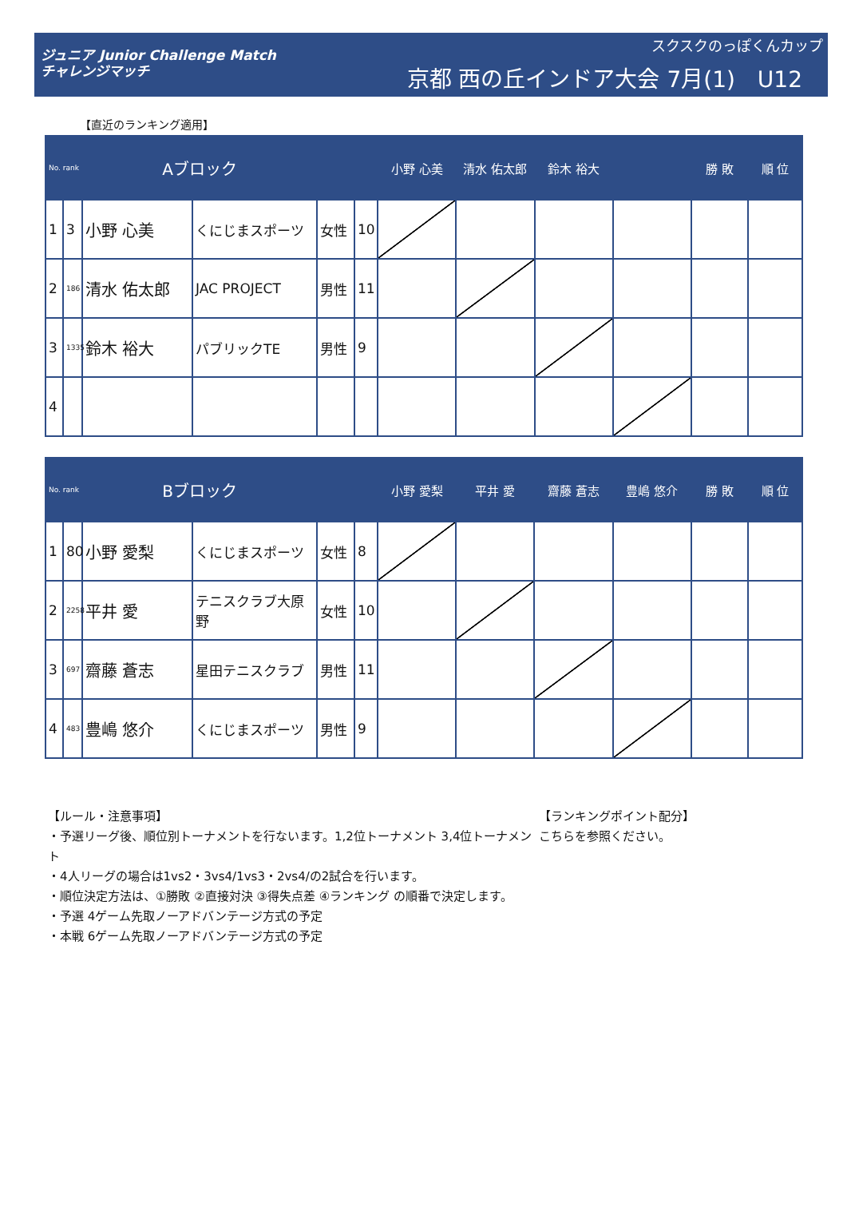ジュニア Junior Challenge Match
チャレンジマッチ
スクスクのっぽくんカップ
京都 西の丘インドア大会 7月(1)　U12
【直近のランキング適用】
| No. rank | | Aブロック | | | | 小野 心美 | 清水 佑太郎 | 鈴木 裕大 | | 勝 敗 | 順 位 |
| --- | --- | --- | --- | --- | --- | --- | --- | --- | --- | --- | --- |
| 1 | 3 | 小野 心美 | くにじまスポーツ | 女性 | 10 | | | | | | |
| 2 | 186 | 清水 佑太郎 | JAC PROJECT | 男性 | 11 | | | | | | |
| 3 | 1335 | 鈴木 裕大 | パブリックTE | 男性 | 9 | | | | | | |
| 4 | | | | | | | | | | | |
| No. rank | | Bブロック | | | | 小野 愛梨 | 平井 愛 | 齋藤 蒼志 | 豊嶋 悠介 | 勝 敗 | 順 位 |
| --- | --- | --- | --- | --- | --- | --- | --- | --- | --- | --- | --- |
| 1 | 80 | 小野 愛梨 | くにじまスポーツ | 女性 | 8 | | | | | | |
| 2 | 2258 | 平井 愛 | テニスクラブ大原野 | 女性 | 10 | | | | | | |
| 3 | 697 | 齋藤 蒼志 | 星田テニスクラブ | 男性 | 11 | | | | | | |
| 4 | 483 | 豊嶋 悠介 | くにじまスポーツ | 男性 | 9 | | | | | | |
【ルール・注意事項】
・予選リーグ後、順位別トーナメントを行ないます。1,2位トーナメント 3,4位トーナメント
・4人リーグの場合は1vs2・3vs4/1vs3・2vs4/の2試合を行います。
・順位決定方法は、①勝敗 ②直接対決 ③得失点差 ④ランキング の順番で決定します。
・予選 4ゲーム先取ノーアドバンテージ方式の予定
・本戦 6ゲーム先取ノーアドバンテージ方式の予定
【ランキングポイント配分】
こちらを参照ください。